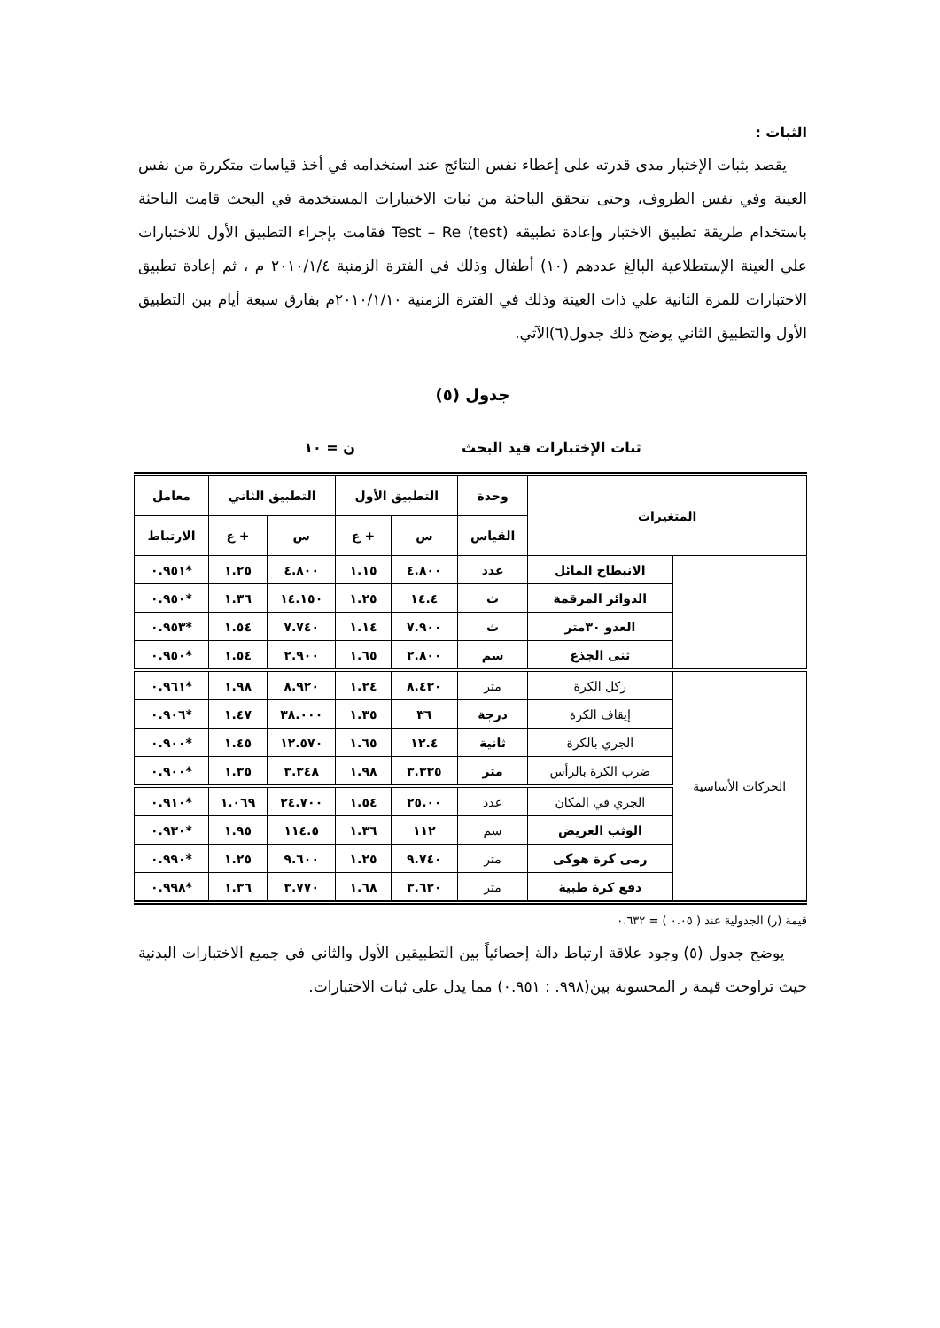الثبات :
يقصد بثبات الإختبار مدى قدرته على إعطاء نفس النتائج عند استخدامه في أخذ قياسات متكررة من نفس العينة وفي نفس الظروف، وحتى تتحقق الباحثة من ثبات الاختبارات المستخدمة في البحث قامت الباحثة باستخدام طريقة تطبيق الاختبار وإعادة تطبيقه Test – Re (test) فقامت بإجراء التطبيق الأول للاختبارات علي العينة الإستطلاعية البالغ عددهم (١٠) أطفال وذلك في الفترة الزمنية ٢٠١٠/١/٤ م ، ثم إعادة تطبيق الاختبارات للمرة الثانية علي ذات العينة وذلك في الفترة الزمنية ٢٠١٠/١/١٠م بفارق سبعة أيام بين التطبيق الأول والتطبيق الثاني يوضح ذلك جدول(٦)الآتي.
جدول (٥)
ثبات الإختبارات قيد البحث ن = ١٠
| المتغيرات | | وحدة | التطبيق الأول | | التطبيق الثاني | | معامل |
| --- | --- | --- | --- | --- | --- | --- | --- |
| | | القياس | س | + ع | س | + ع | الارتباط |
| | الانبطاح المائل | عدد | ٤.٨٠٠ | ١.١٥ | ٤.٨٠٠ | ١.٢٥ | *٠.٩٥١ |
| | الدوائر المرقمة | ث | ١٤.٤ | ١.٢٥ | ١٤.١٥٠ | ١.٣٦ | *٠.٩٥٠ |
| | العدو ٣٠متر | ث | ٧.٩٠٠ | ١.١٤ | ٧.٧٤٠ | ١.٥٤ | *٠.٩٥٣ |
| | ثنى الجذع | سم | ٢.٨٠٠ | ١.٦٥ | ٢.٩٠٠ | ١.٥٤ | *٠.٩٥٠ |
| الحركات الأساسية | ركل الكرة | متر | ٨.٤٣٠ | ١.٢٤ | ٨.٩٢٠ | ١.٩٨ | *٠.٩٦١ |
| | إيقاف الكرة | درجة | ٣٦ | ١.٣٥ | ٣٨.٠٠٠ | ١.٤٧ | *٠.٩٠٦ |
| | الجري بالكرة | ثانية | ١٢.٤ | ١.٦٥ | ١٢.٥٧٠ | ١.٤٥ | *٠.٩٠٠ |
| | ضرب الكرة بالرأس | متر | ٣.٣٣٥ | ١.٩٨ | ٣.٣٤٨ | ١.٣٥ | *٠.٩٠٠ |
| | الجري في المكان | عدد | ٢٥.٠٠ | ١.٥٤ | ٢٤.٧٠٠ | ١.٠٦٩ | *٠.٩١٠ |
| | الوثب العريض | سم | ١١٢ | ١.٣٦ | ١١٤.٥ | ١.٩٥ | *٠.٩٣٠ |
| | رمى كرة هوكى | متر | ٩.٧٤٠ | ١.٢٥ | ٩.٦٠٠ | ١.٢٥ | *٠.٩٩٠ |
| | دفع كرة طبية | متر | ٣.٦٢٠ | ١.٦٨ | ٣.٧٧٠ | ١.٣٦ | *٠.٩٩٨ |
قيمة (ر) الجدولية عند ( ٠.٠٥ ) = ٠.٦٣٢
يوضح جدول (٥) وجود علاقة ارتباط دالة إحصائياً بين التطبيقين الأول والثاني في جميع الاختبارات البدنية حيث تراوحت قيمة ر المحسوبة بين(٩٩٨. : ٠.٩٥١) مما يدل على ثبات الاختبارات.